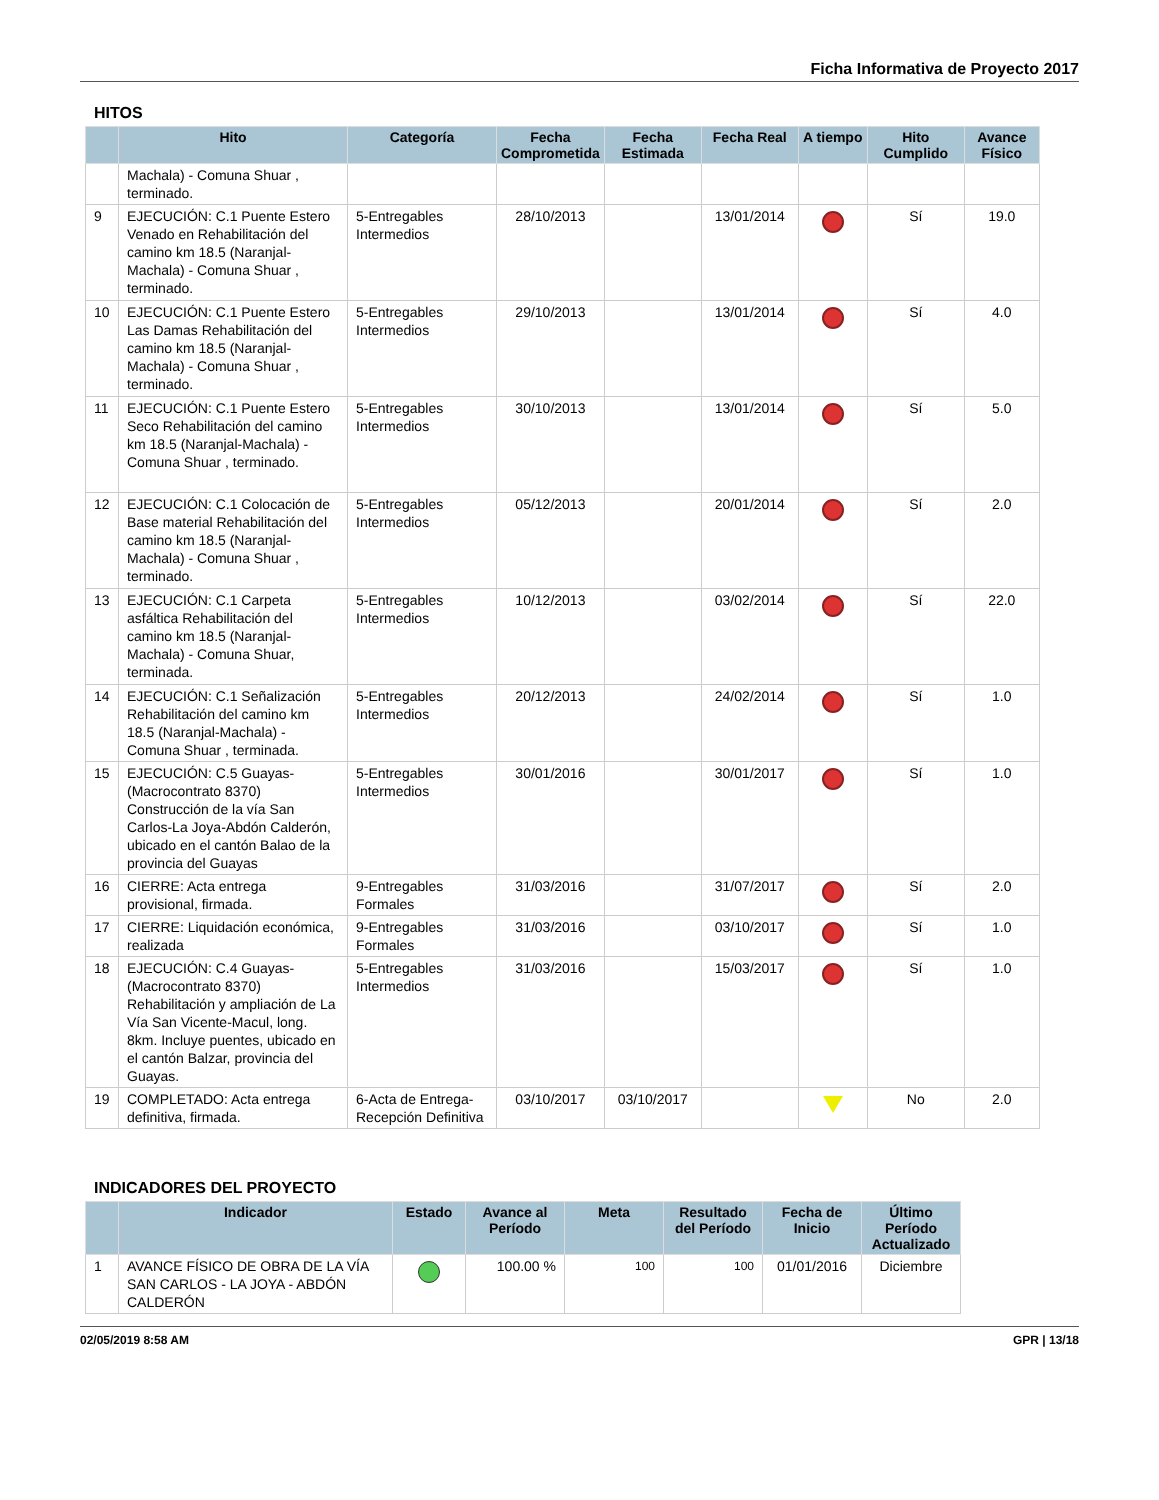Ficha Informativa de Proyecto 2017
HITOS
| | Hito | Categoría | Fecha Comprometida | Fecha Estimada | Fecha Real | A tiempo | Hito Cumplido | Avance Físico |
| --- | --- | --- | --- | --- | --- | --- | --- | --- |
| | Machala) - Comuna Shuar , terminado. | | | | | | | |
| 9 | EJECUCIÓN: C.1 Puente Estero Venado en Rehabilitación del camino km 18.5 (Naranjal-Machala) - Comuna Shuar , terminado. | 5-Entregables Intermedios | 28/10/2013 | | 13/01/2014 | | Sí | 19.0 |
| 10 | EJECUCIÓN: C.1 Puente Estero Las Damas Rehabilitación del camino km 18.5 (Naranjal-Machala) - Comuna Shuar , terminado. | 5-Entregables Intermedios | 29/10/2013 | | 13/01/2014 | | Sí | 4.0 |
| 11 | EJECUCIÓN: C.1 Puente Estero Seco Rehabilitación del camino km 18.5 (Naranjal-Machala) - Comuna Shuar , terminado. | 5-Entregables Intermedios | 30/10/2013 | | 13/01/2014 | | Sí | 5.0 |
| 12 | EJECUCIÓN: C.1 Colocación de Base material Rehabilitación del camino km 18.5 (Naranjal-Machala) - Comuna Shuar , terminado. | 5-Entregables Intermedios | 05/12/2013 | | 20/01/2014 | | Sí | 2.0 |
| 13 | EJECUCIÓN: C.1 Carpeta asfáltica Rehabilitación del camino km 18.5 (Naranjal-Machala) - Comuna Shuar, terminada. | 5-Entregables Intermedios | 10/12/2013 | | 03/02/2014 | | Sí | 22.0 |
| 14 | EJECUCIÓN: C.1 Señalización Rehabilitación del camino km 18.5 (Naranjal-Machala) - Comuna Shuar , terminada. | 5-Entregables Intermedios | 20/12/2013 | | 24/02/2014 | | Sí | 1.0 |
| 15 | EJECUCIÓN: C.5 Guayas-(Macrocontrato 8370) Construcción de la vía San Carlos-La Joya-Abdón Calderón, ubicado en el cantón Balao de la provincia del Guayas | 5-Entregables Intermedios | 30/01/2016 | | 30/01/2017 | | Sí | 1.0 |
| 16 | CIERRE: Acta entrega provisional, firmada. | 9-Entregables Formales | 31/03/2016 | | 31/07/2017 | | Sí | 2.0 |
| 17 | CIERRE: Liquidación económica, realizada | 9-Entregables Formales | 31/03/2016 | | 03/10/2017 | | Sí | 1.0 |
| 18 | EJECUCIÓN: C.4 Guayas-(Macrocontrato 8370) Rehabilitación y ampliación de La Vía San Vicente-Macul, long. 8km. Incluye puentes, ubicado en el cantón Balzar, provincia del Guayas. | 5-Entregables Intermedios | 31/03/2016 | | 15/03/2017 | | Sí | 1.0 |
| 19 | COMPLETADO: Acta entrega definitiva, firmada. | 6-Acta de Entrega-Recepción Definitiva | 03/10/2017 | 03/10/2017 | | | No | 2.0 |
INDICADORES DEL PROYECTO
| | Indicador | Estado | Avance al Período | Meta | Resultado del Período | Fecha de Inicio | Último Período Actualizado |
| --- | --- | --- | --- | --- | --- | --- | --- |
| 1 | AVANCE FÍSICO DE OBRA DE LA VÍA SAN CARLOS - LA JOYA - ABDÓN CALDERÓN | | 100.00 % | 100 | 100 | 01/01/2016 | Diciembre |
02/05/2019 8:58 AM GPR | 13/18